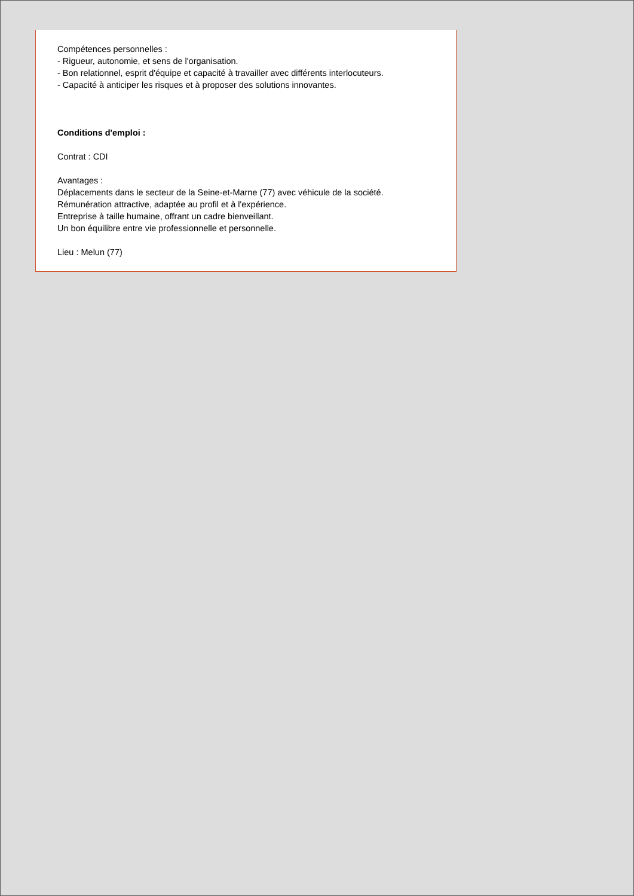Compétences personnelles :
- Rigueur, autonomie, et sens de l'organisation.
- Bon relationnel, esprit d'équipe et capacité à travailler avec différents interlocuteurs.
- Capacité à anticiper les risques et à proposer des solutions innovantes.
Conditions d'emploi :
Contrat : CDI
Avantages :
Déplacements dans le secteur de la Seine-et-Marne (77) avec véhicule de la société.
Rémunération attractive, adaptée au profil et à l'expérience.
Entreprise à taille humaine, offrant un cadre bienveillant.
Un bon équilibre entre vie professionnelle et personnelle.
Lieu : Melun (77)